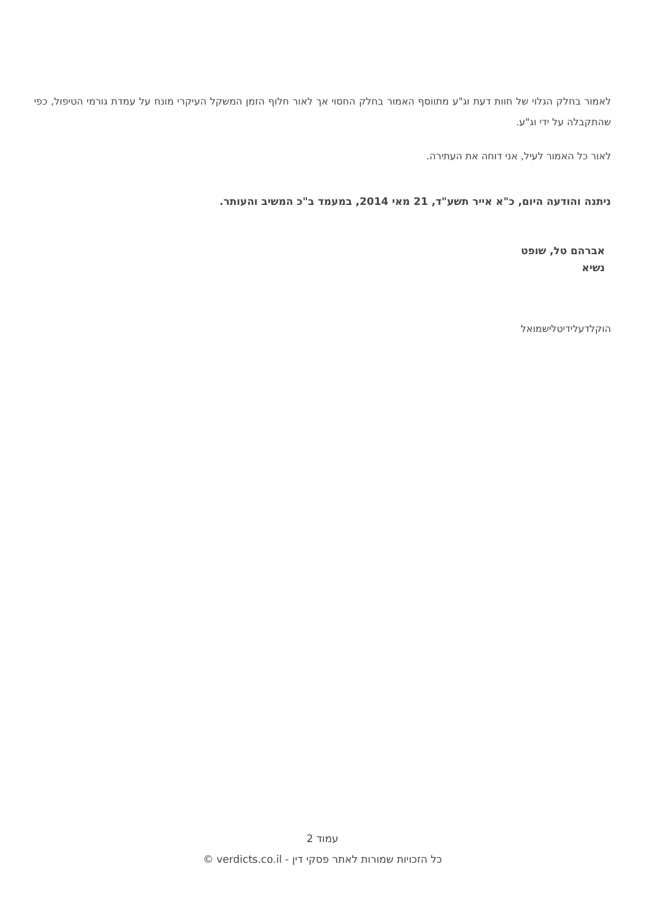לאמור בחלק הגלוי של חוות דעת וג"ע מתווסף האמור בחלק החסוי אך לאור חלוף הזמן המשקל העיקרי מונח על עמדת גורמי הטיפול, כפי שהתקבלה על ידי וג"ע.
לאור כל האמור לעיל, אני דוחה את העתירה.
ניתנה והודעה היום, כ"א אייר תשע"ד, 21 מאי 2014, במעמד ב"כ המשיב והעותר.
אברהם טל, שופט
נשיא
הוקלדעלידיטלישמואל
עמוד 2
כל הזכויות שמורות לאתר פסקי דין - verdicts.co.il ©